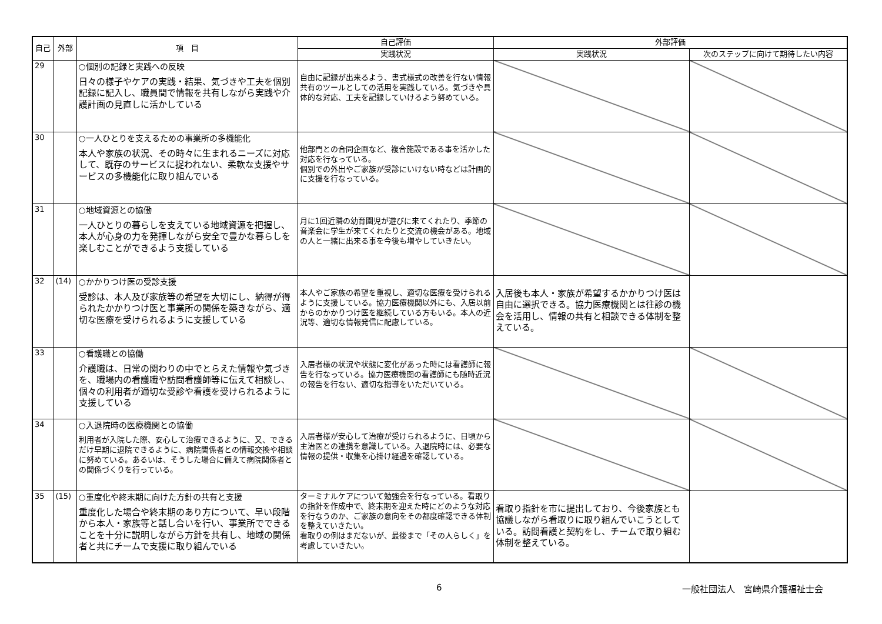| 自己 | 外部 | 項 目 | 自己評価 | 外部評価 | |
| --- | --- | --- | --- | --- | --- |
| | | | 実践状況 | 実践状況 | 次のステップに向けて期待したい内容 |
| 29 | | ○個別の記録と実践への反映 日々の様子やケアの実践・結果、気づきや工夫を個別記録に記入し、職員間で情報を共有しながら実践や介護計画の見直しに活かしている | 自由に記録が出来るよう、書式様式の改善を行ない情報共有のツールとしての活用を実践している。気づきや具体的な対応、工夫を記録していけるよう努めている。 | | |
| 30 | | ○一人ひとりを支えるための事業所の多機能化 本人や家族の状況、その時々に生まれるニーズに対応して、既存のサービスに捉われない、柔軟な支援やサービスの多機能化に取り組んでいる | 他部門との合同企画など、複合施設である事を活かした対応を行なっている。 個別での外出やご家族が受診にいけない時などは計画的に支援を行なっている。 | | |
| 31 | | ○地域資源との協働 一人ひとりの暮らしを支えている地域資源を把握し、本人が心身の力を発揮しながら安全で豊かな暮らしを楽しむことができるよう支援している | 月に1回近隣の幼育園児が遊びに来てくれたり、季節の音楽会に学生が来てくれたりと交流の機会がある。地域の人と一緒に出来る事を今後も増やしていきたい。 | | |
| 32 | (14) | ○かかりつけ医の受診支援 受診は、本人及び家族等の希望を大切にし、納得が得られたかかりつけ医と事業所の関係を築きながら、適切な医療を受けられるように支援している | 本人やご家族の希望を重視し、適切な医療を受けられるように支援している。協力医療機関以外にも、入居以前からのかかりつけ医を継続している方もいる。本人の近況等、適切な情報発信に配慮している。 | 入居後も本人・家族が希望するかかりつけ医は自由に選択できる。協力医療機関とは往診の機会を活用し、情報の共有と相談できる体制を整えている。 | |
| 33 | | ○看護職との協働 介護職は、日常の関わりの中でとらえた情報や気づきを、職場内の看護職や訪問看護師等に伝えて相談し、個々の利用者が適切な受診や看護を受けられるように支援している | 入居者様の状況や状態に変化があった時には看護師に報告を行なっている。協力医療機関の看護師にも随時近況の報告を行ない、適切な指導をいただいている。 | | |
| 34 | | ○入退院時の医療機関との協働 利用者が入院した際、安心して治療できるように、又、できるだけ早期に退院できるように、病院関係者との情報交換や相談に努めている。あるいは、そうした場合に備えて病院関係者との関係づくりを行っている。 | 入居者様が安心して治療が受けられるように、日頃から主治医との連携を意識している。入退院時には、必要な情報の提供・収集を心掛け経過を確認している。 | | |
| 35 | (15) | ○重度化や終末期に向けた方針の共有と支援 重度化した場合や終末期のあり方について、早い段階から本人・家族等と話し合いを行い、事業所でできることを十分に説明しながら方針を共有し、地域の関係者と共にチームで支援に取り組んでいる | ターミナルケアについて勉強会を行なっている。看取りの指針を作成中で、終末期を迎えた時にどのような対応を行なうのか、ご家族の意向をその都度確認できる体制を整えていきたい。 看取りの例はまだないが、最後まで「その人らしく」を考慮していきたい。 | 看取り指針を市に提出しており、今後家族とも協議しながら看取りに取り組んでいこうとしている。訪問看護と契約をし、チームで取り組む体制を整えている。 | |
6 一般社団法人　宮崎県介護福祉士会